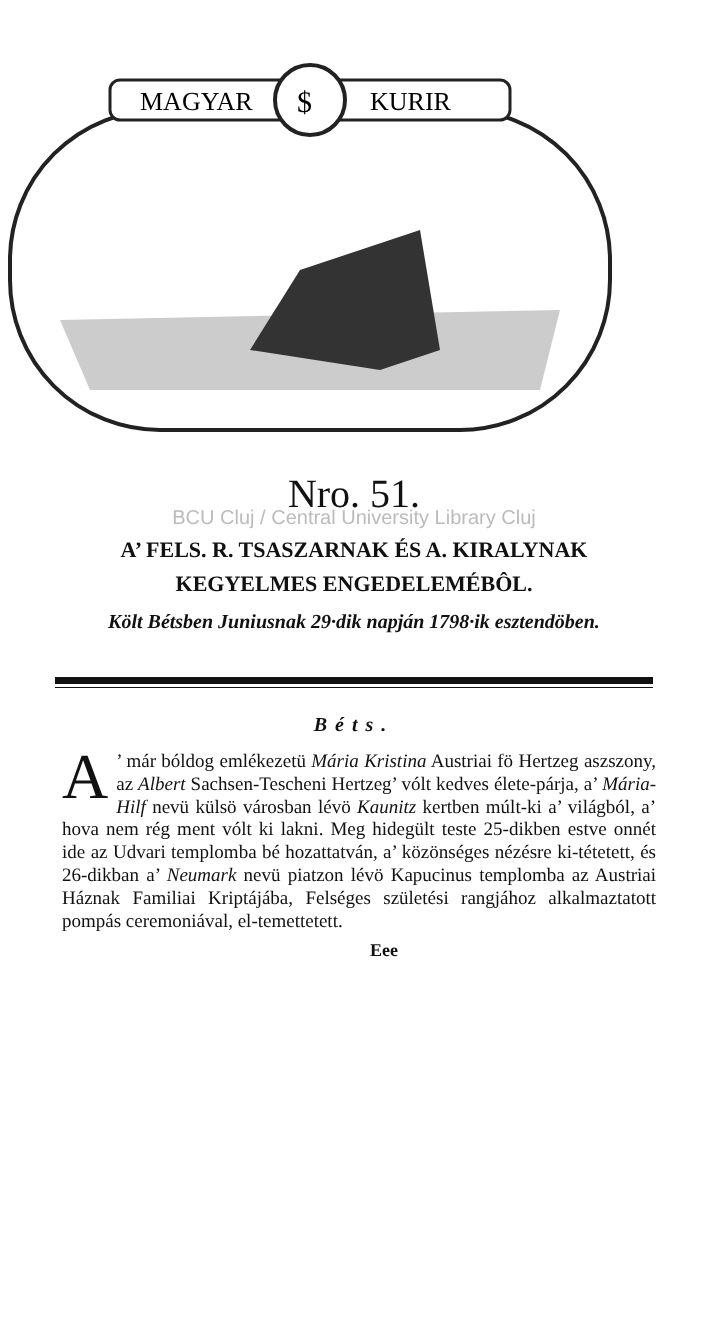MAGYAR
KURIR
$
Nro. 51.
BCU Cluj / Central University Library Cluj
A’ FELS. R. TSASZARNAK ÉS A. KIRALYNAK
KEGYELMES ENGEDELEMÉBÔL.
Költ Bétsben Juniusnak 29·dik napján 1798·ik esztendöben.
Béts.
A’ már bóldog emlékezetü Mária Kristina Austriai fö Hertzeg aszszony, az Albert Sachsen-Tescheni Hertzeg’ vólt kedves élete-párja, a’ Mária-Hilf nevü külsö városban lévö Kaunitz kertben múlt-ki a’ világból, a’ hova nem rég ment vólt ki lakni. Meg hidegült teste 25-dikben estve onnét ide az Udvari templomba bé hozattatván, a’ közönséges nézésre ki-tétetett, és 26-dikban a’ Neumark nevü piatzon lévö Kapucinus templomba az Austriai Háznak Familiai Kriptájába, Felséges születési rangjához alkalmaztatott pompás ceremoniával, el-temettetett.
Eee